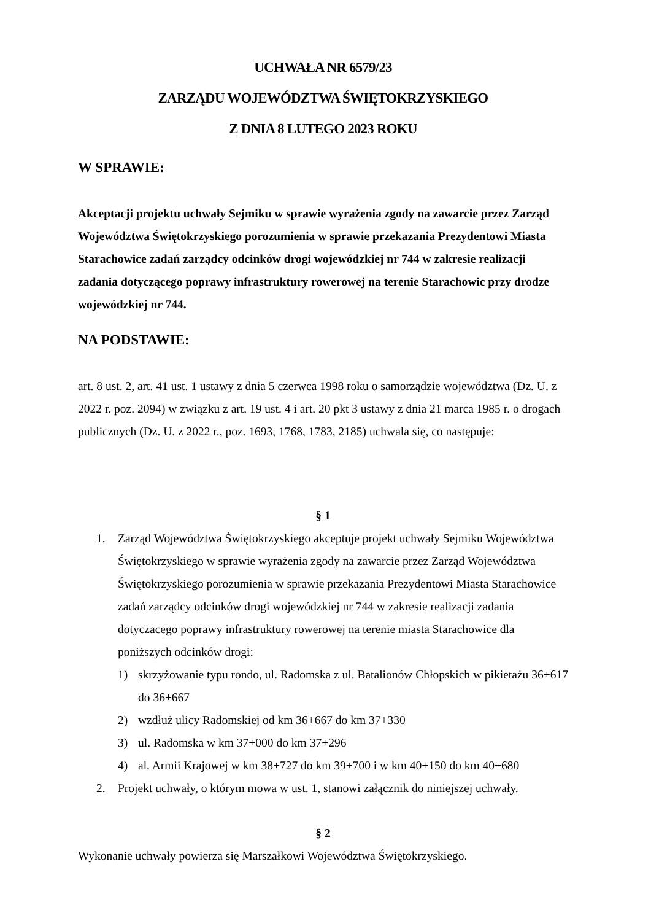UCHWAŁA NR 6579/23
ZARZĄDU WOJEWÓDZTWA ŚWIĘTOKRZYSKIEGO
Z DNIA 8 LUTEGO 2023 ROKU
W SPRAWIE:
Akceptacji projektu uchwały Sejmiku w sprawie wyrażenia zgody na zawarcie przez Zarząd Województwa Świętokrzyskiego porozumienia w sprawie przekazania Prezydentowi Miasta Starachowice zadań zarządcy odcinków drogi wojewódzkiej nr 744 w zakresie realizacji zadania dotyczącego poprawy infrastruktury rowerowej na terenie Starachowic przy drodze wojewódzkiej nr 744.
NA PODSTAWIE:
art. 8 ust. 2, art. 41 ust. 1 ustawy z dnia 5 czerwca 1998 roku o samorządzie województwa (Dz. U. z 2022 r. poz. 2094) w związku z art. 19 ust. 4 i art. 20 pkt 3 ustawy z dnia 21 marca 1985 r. o drogach publicznych (Dz. U. z 2022 r., poz. 1693, 1768, 1783, 2185) uchwala się, co następuje:
§ 1
1. Zarząd Województwa Świętokrzyskiego akceptuje projekt uchwały Sejmiku Województwa Świętokrzyskiego w sprawie wyrażenia zgody na zawarcie przez Zarząd Województwa Świętokrzyskiego porozumienia w sprawie przekazania Prezydentowi Miasta Starachowice zadań zarządcy odcinków drogi wojewódzkiej nr 744 w zakresie realizacji zadania dotyczacego poprawy infrastruktury rowerowej na terenie miasta Starachowice dla poniższych odcinków drogi:
1) skrzyżowanie typu rondo, ul. Radomska z ul. Batalionów Chłopskich w pikietażu 36+617 do 36+667
2) wzdłuż ulicy Radomskiej od km 36+667 do km 37+330
3) ul. Radomska w km 37+000 do km 37+296
4) al. Armii Krajowej w km 38+727 do km 39+700 i w km 40+150 do km 40+680
2. Projekt uchwały, o którym mowa w ust. 1, stanowi załącznik do niniejszej uchwały.
§ 2
Wykonanie uchwały powierza się Marszałkowi Województwa Świętokrzyskiego.